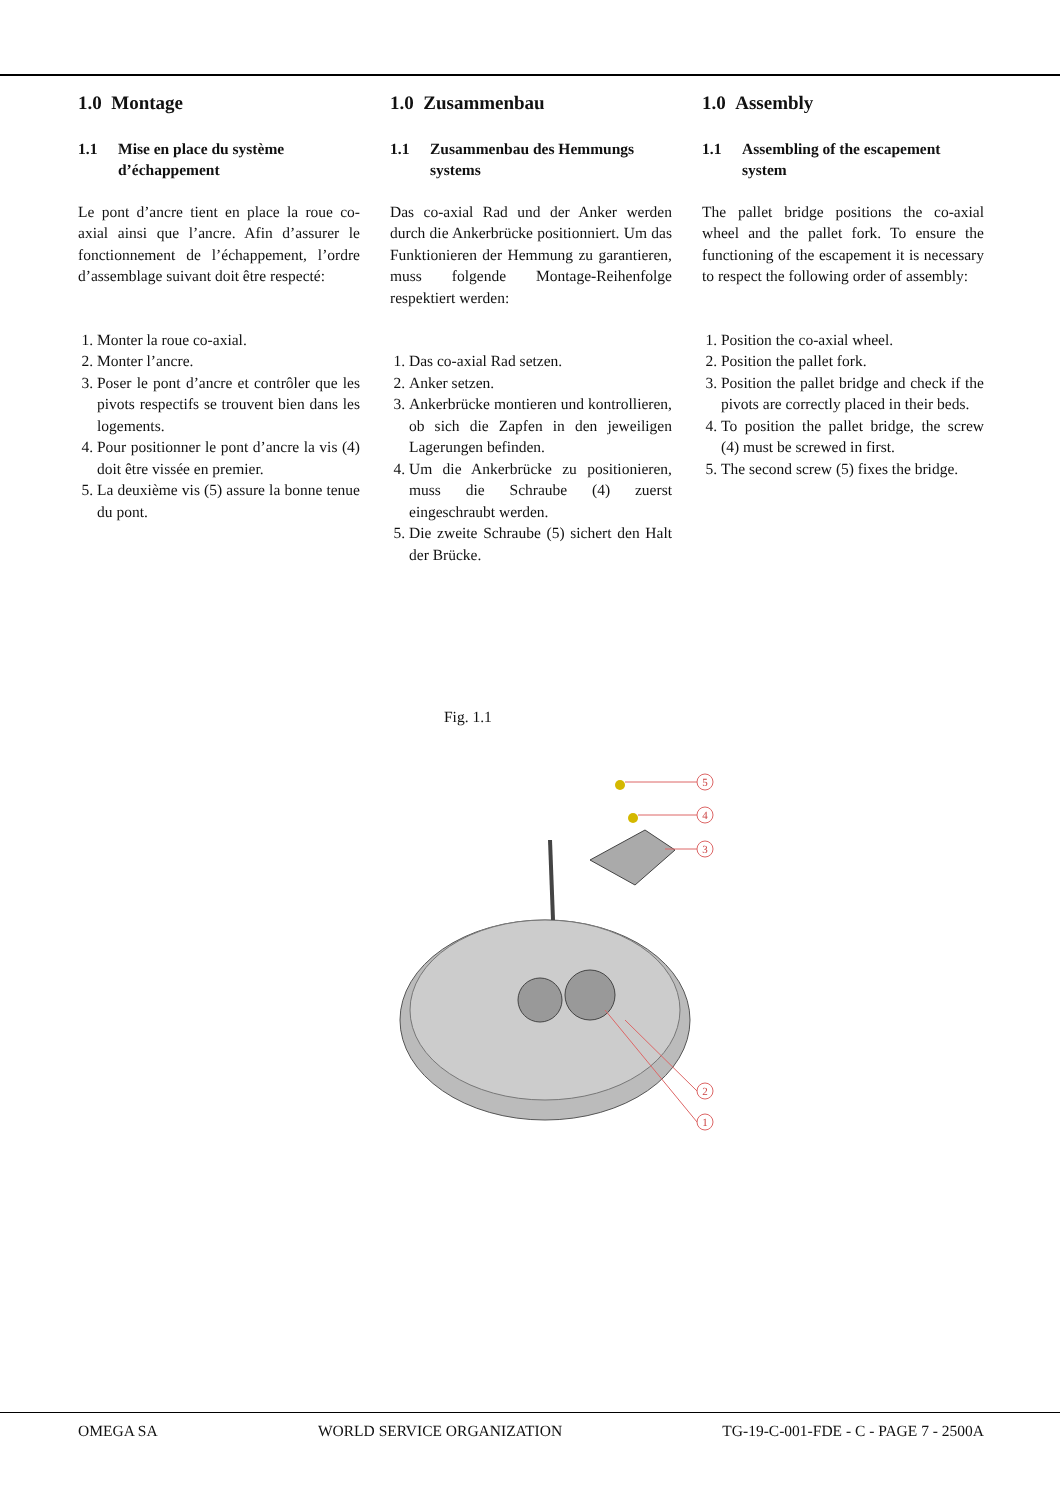1.0 Montage
1.1 Mise en place du système d’échappement
Le pont d’ancre tient en place la roue co-axial ainsi que l’ancre. Afin d’assurer le fonctionnement de l’échappement, l’ordre d’assemblage suivant doit être respecté:
1. Monter la roue co-axial.
2. Monter l’ancre.
3. Poser le pont d’ancre et contrôler que les pivots respectifs se trouvent bien dans les logements.
4. Pour positionner le pont d’ancre la vis (4) doit être vissée en premier.
5. La deuxième vis (5) assure la bonne tenue du pont.
1.0 Zusammenbau
1.1 Zusammenbau des Hemmungs systems
Das co-axial Rad und der Anker werden durch die Ankerbrücke positionniert. Um das Funktionieren der Hemmung zu garantieren, muss folgende Montage-Reihenfolge respektiert werden:
1. Das co-axial Rad setzen.
2. Anker setzen.
3. Ankerbrücke montieren und kontrollieren, ob sich die Zapfen in den jeweiligen Lagerungen befinden.
4. Um die Ankerbrücke zu positionieren, muss die Schraube (4) zuerst eingeschraubt werden.
5. Die zweite Schraube (5) sichert den Halt der Brücke.
1.0 Assembly
1.1 Assembling of the escapement system
The pallet bridge positions the co-axial wheel and the pallet fork. To ensure the functioning of the escapement it is necessary to respect the following order of assembly:
1. Position the co-axial wheel.
2. Position the pallet fork.
3. Position the pallet bridge and check if the pivots are correctly placed in their beds.
4. To position the pallet bridge, the screw (4) must be screwed in first.
5. The second screw (5) fixes the bridge.
Fig. 1.1
5
4
3
2
1
OMEGA SA WORLD SERVICE ORGANIZATION TG-19-C-001-FDE - C - PAGE 7 - 2500A